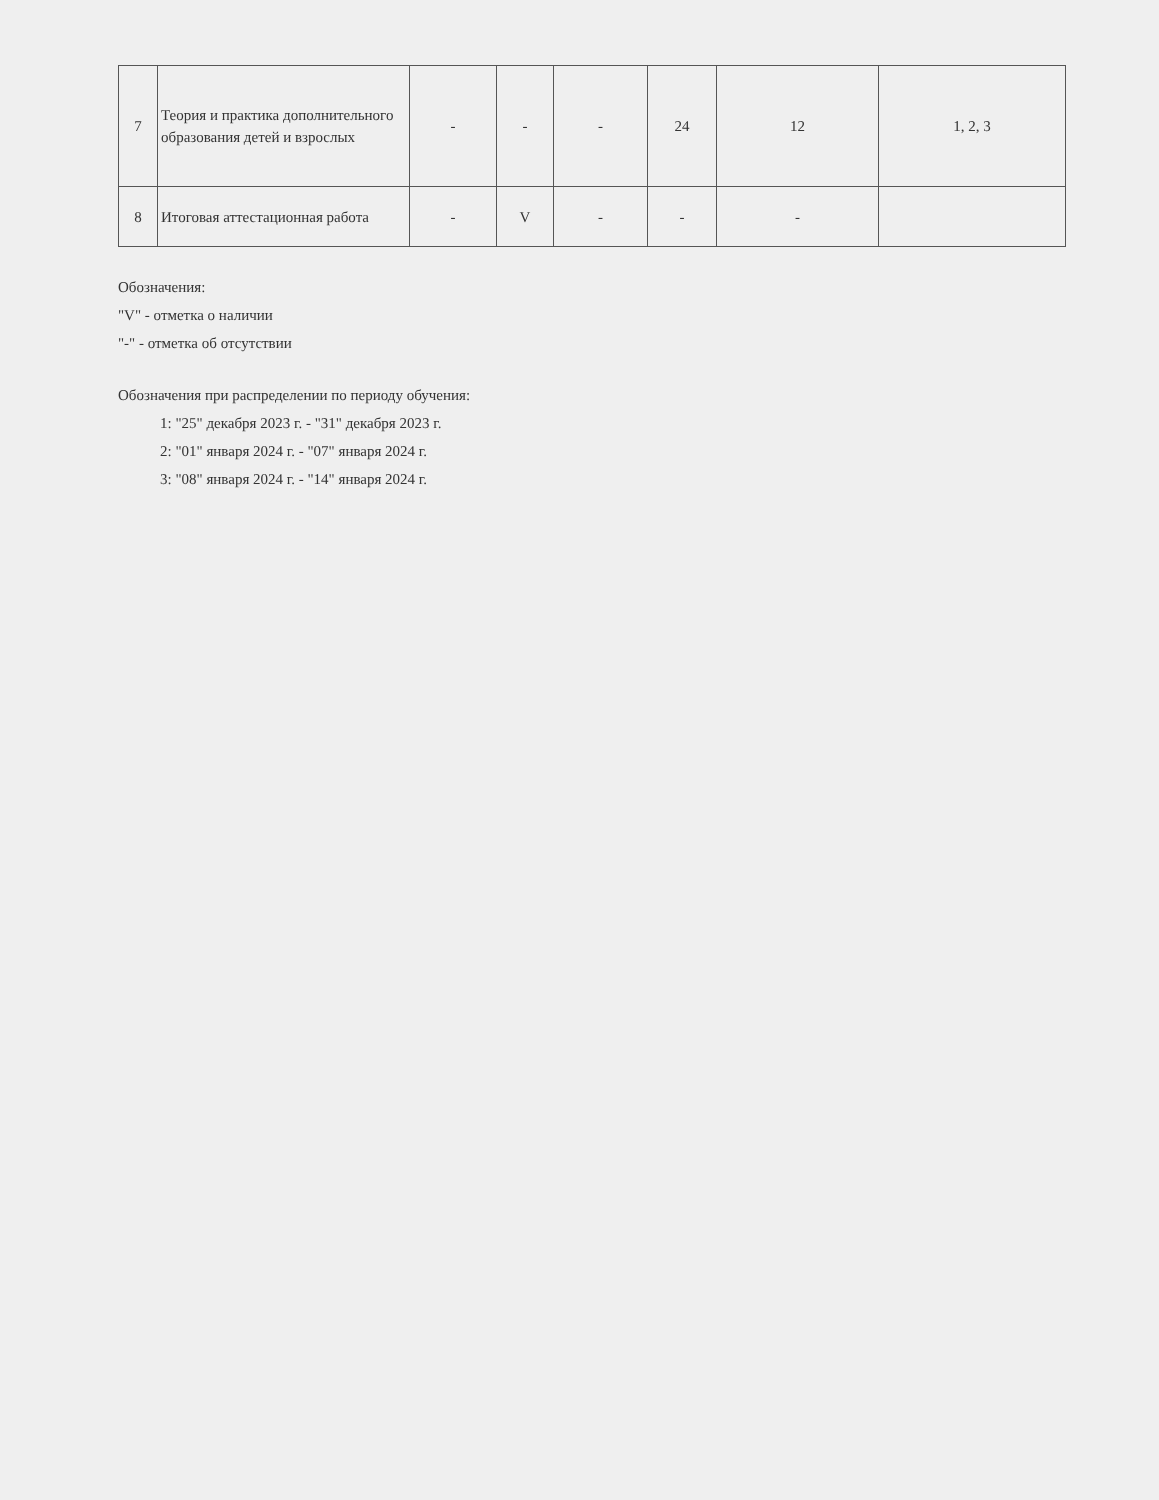| 7 | Теория и практика дополнительного образования детей и взрослых | - | - | - | 24 | 12 | 1, 2, 3 |
| 8 | Итоговая аттестационная работа | - | V | - | - | - | |
Обозначения:
"V" - отметка о наличии
"-" - отметка об отсутствии
Обозначения при распределении по периоду обучения:
1: "25" декабря 2023 г. - "31" декабря 2023 г.
2: "01" января 2024 г. - "07" января 2024 г.
3: "08" января 2024 г. - "14" января 2024 г.